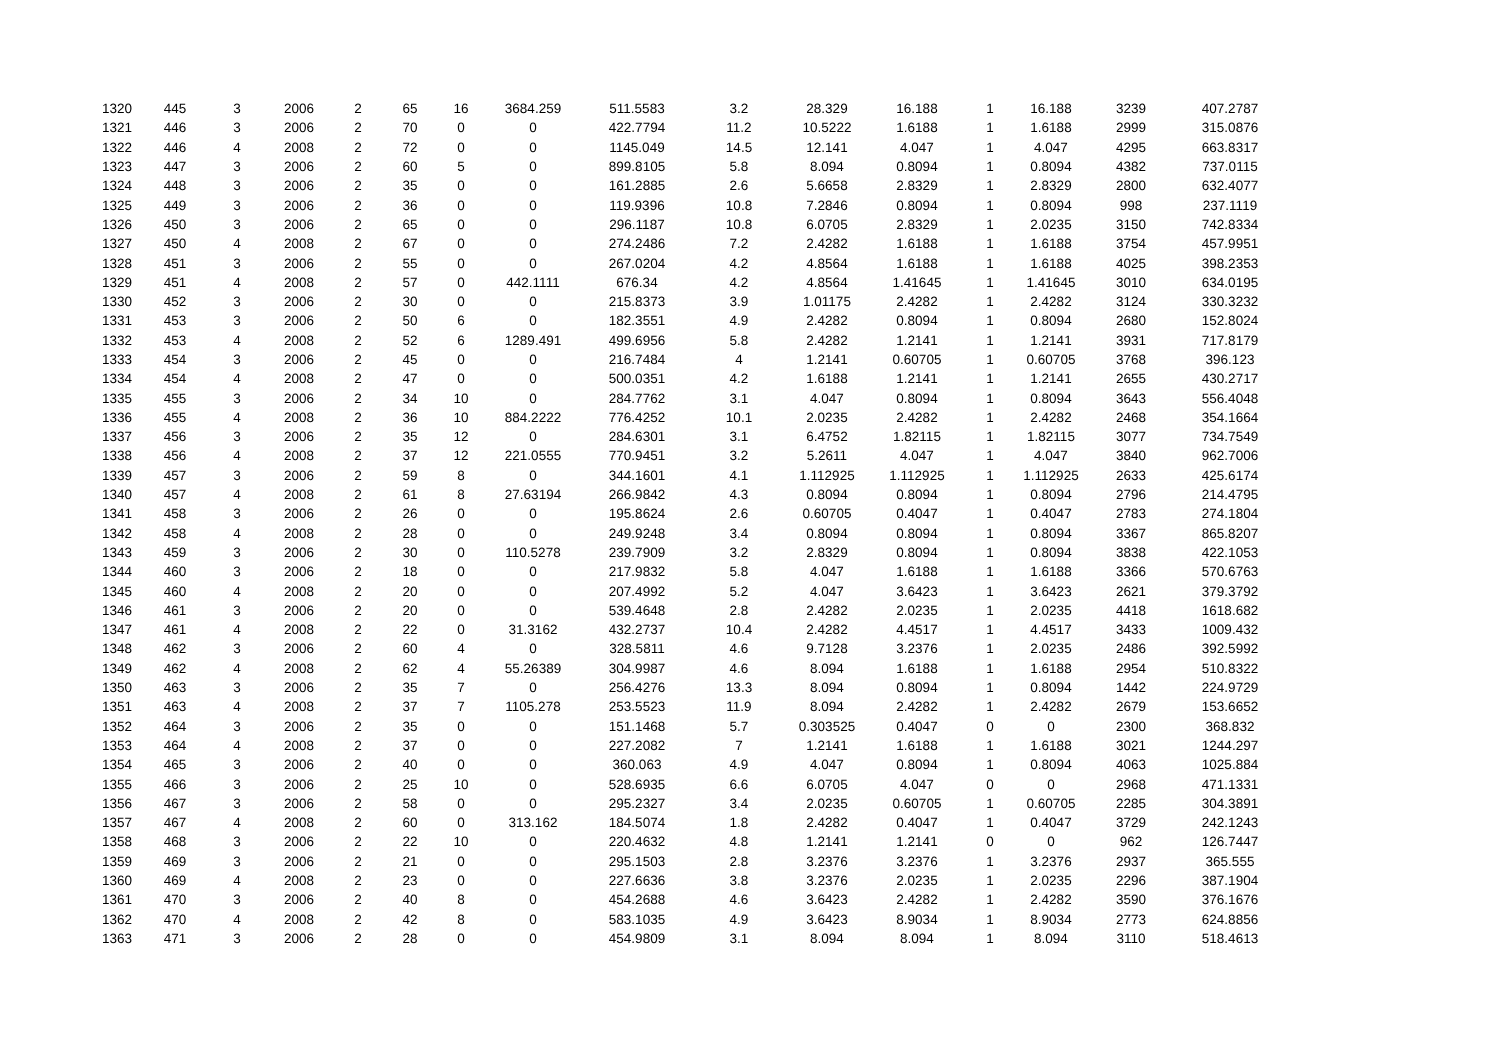| 1320 | 445 | 3 | 2006 | 2 | 65 | 16 | 3684.259 | 511.5583 | 3.2 | 28.329 | 16.188 | 1 | 16.188 | 3239 | 407.2787 |
| 1321 | 446 | 3 | 2006 | 2 | 70 | 0 | 0 | 422.7794 | 11.2 | 10.5222 | 1.6188 | 1 | 1.6188 | 2999 | 315.0876 |
| 1322 | 446 | 4 | 2008 | 2 | 72 | 0 | 0 | 1145.049 | 14.5 | 12.141 | 4.047 | 1 | 4.047 | 4295 | 663.8317 |
| 1323 | 447 | 3 | 2006 | 2 | 60 | 5 | 0 | 899.8105 | 5.8 | 8.094 | 0.8094 | 1 | 0.8094 | 4382 | 737.0115 |
| 1324 | 448 | 3 | 2006 | 2 | 35 | 0 | 0 | 161.2885 | 2.6 | 5.6658 | 2.8329 | 1 | 2.8329 | 2800 | 632.4077 |
| 1325 | 449 | 3 | 2006 | 2 | 36 | 0 | 0 | 119.9396 | 10.8 | 7.2846 | 0.8094 | 1 | 0.8094 | 998 | 237.1119 |
| 1326 | 450 | 3 | 2006 | 2 | 65 | 0 | 0 | 296.1187 | 10.8 | 6.0705 | 2.8329 | 1 | 2.0235 | 3150 | 742.8334 |
| 1327 | 450 | 4 | 2008 | 2 | 67 | 0 | 0 | 274.2486 | 7.2 | 2.4282 | 1.6188 | 1 | 1.6188 | 3754 | 457.9951 |
| 1328 | 451 | 3 | 2006 | 2 | 55 | 0 | 0 | 267.0204 | 4.2 | 4.8564 | 1.6188 | 1 | 1.6188 | 4025 | 398.2353 |
| 1329 | 451 | 4 | 2008 | 2 | 57 | 0 | 442.1111 | 676.34 | 4.2 | 4.8564 | 1.41645 | 1 | 1.41645 | 3010 | 634.0195 |
| 1330 | 452 | 3 | 2006 | 2 | 30 | 0 | 0 | 215.8373 | 3.9 | 1.01175 | 2.4282 | 1 | 2.4282 | 3124 | 330.3232 |
| 1331 | 453 | 3 | 2006 | 2 | 50 | 6 | 0 | 182.3551 | 4.9 | 2.4282 | 0.8094 | 1 | 0.8094 | 2680 | 152.8024 |
| 1332 | 453 | 4 | 2008 | 2 | 52 | 6 | 1289.491 | 499.6956 | 5.8 | 2.4282 | 1.2141 | 1 | 1.2141 | 3931 | 717.8179 |
| 1333 | 454 | 3 | 2006 | 2 | 45 | 0 | 0 | 216.7484 | 4 | 1.2141 | 0.60705 | 1 | 0.60705 | 3768 | 396.123 |
| 1334 | 454 | 4 | 2008 | 2 | 47 | 0 | 0 | 500.0351 | 4.2 | 1.6188 | 1.2141 | 1 | 1.2141 | 2655 | 430.2717 |
| 1335 | 455 | 3 | 2006 | 2 | 34 | 10 | 0 | 284.7762 | 3.1 | 4.047 | 0.8094 | 1 | 0.8094 | 3643 | 556.4048 |
| 1336 | 455 | 4 | 2008 | 2 | 36 | 10 | 884.2222 | 776.4252 | 10.1 | 2.0235 | 2.4282 | 1 | 2.4282 | 2468 | 354.1664 |
| 1337 | 456 | 3 | 2006 | 2 | 35 | 12 | 0 | 284.6301 | 3.1 | 6.4752 | 1.82115 | 1 | 1.82115 | 3077 | 734.7549 |
| 1338 | 456 | 4 | 2008 | 2 | 37 | 12 | 221.0555 | 770.9451 | 3.2 | 5.2611 | 4.047 | 1 | 4.047 | 3840 | 962.7006 |
| 1339 | 457 | 3 | 2006 | 2 | 59 | 8 | 0 | 344.1601 | 4.1 | 1.112925 | 1.112925 | 1 | 1.112925 | 2633 | 425.6174 |
| 1340 | 457 | 4 | 2008 | 2 | 61 | 8 | 27.63194 | 266.9842 | 4.3 | 0.8094 | 0.8094 | 1 | 0.8094 | 2796 | 214.4795 |
| 1341 | 458 | 3 | 2006 | 2 | 26 | 0 | 0 | 195.8624 | 2.6 | 0.60705 | 0.4047 | 1 | 0.4047 | 2783 | 274.1804 |
| 1342 | 458 | 4 | 2008 | 2 | 28 | 0 | 0 | 249.9248 | 3.4 | 0.8094 | 0.8094 | 1 | 0.8094 | 3367 | 865.8207 |
| 1343 | 459 | 3 | 2006 | 2 | 30 | 0 | 110.5278 | 239.7909 | 3.2 | 2.8329 | 0.8094 | 1 | 0.8094 | 3838 | 422.1053 |
| 1344 | 460 | 3 | 2006 | 2 | 18 | 0 | 0 | 217.9832 | 5.8 | 4.047 | 1.6188 | 1 | 1.6188 | 3366 | 570.6763 |
| 1345 | 460 | 4 | 2008 | 2 | 20 | 0 | 0 | 207.4992 | 5.2 | 4.047 | 3.6423 | 1 | 3.6423 | 2621 | 379.3792 |
| 1346 | 461 | 3 | 2006 | 2 | 20 | 0 | 0 | 539.4648 | 2.8 | 2.4282 | 2.0235 | 1 | 2.0235 | 4418 | 1618.682 |
| 1347 | 461 | 4 | 2008 | 2 | 22 | 0 | 31.3162 | 432.2737 | 10.4 | 2.4282 | 4.4517 | 1 | 4.4517 | 3433 | 1009.432 |
| 1348 | 462 | 3 | 2006 | 2 | 60 | 4 | 0 | 328.5811 | 4.6 | 9.7128 | 3.2376 | 1 | 2.0235 | 2486 | 392.5992 |
| 1349 | 462 | 4 | 2008 | 2 | 62 | 4 | 55.26389 | 304.9987 | 4.6 | 8.094 | 1.6188 | 1 | 1.6188 | 2954 | 510.8322 |
| 1350 | 463 | 3 | 2006 | 2 | 35 | 7 | 0 | 256.4276 | 13.3 | 8.094 | 0.8094 | 1 | 0.8094 | 1442 | 224.9729 |
| 1351 | 463 | 4 | 2008 | 2 | 37 | 7 | 1105.278 | 253.5523 | 11.9 | 8.094 | 2.4282 | 1 | 2.4282 | 2679 | 153.6652 |
| 1352 | 464 | 3 | 2006 | 2 | 35 | 0 | 0 | 151.1468 | 5.7 | 0.303525 | 0.4047 | 0 | 0 | 2300 | 368.832 |
| 1353 | 464 | 4 | 2008 | 2 | 37 | 0 | 0 | 227.2082 | 7 | 1.2141 | 1.6188 | 1 | 1.6188 | 3021 | 1244.297 |
| 1354 | 465 | 3 | 2006 | 2 | 40 | 0 | 0 | 360.063 | 4.9 | 4.047 | 0.8094 | 1 | 0.8094 | 4063 | 1025.884 |
| 1355 | 466 | 3 | 2006 | 2 | 25 | 10 | 0 | 528.6935 | 6.6 | 6.0705 | 4.047 | 0 | 0 | 2968 | 471.1331 |
| 1356 | 467 | 3 | 2006 | 2 | 58 | 0 | 0 | 295.2327 | 3.4 | 2.0235 | 0.60705 | 1 | 0.60705 | 2285 | 304.3891 |
| 1357 | 467 | 4 | 2008 | 2 | 60 | 0 | 313.162 | 184.5074 | 1.8 | 2.4282 | 0.4047 | 1 | 0.4047 | 3729 | 242.1243 |
| 1358 | 468 | 3 | 2006 | 2 | 22 | 10 | 0 | 220.4632 | 4.8 | 1.2141 | 1.2141 | 0 | 0 | 962 | 126.7447 |
| 1359 | 469 | 3 | 2006 | 2 | 21 | 0 | 0 | 295.1503 | 2.8 | 3.2376 | 3.2376 | 1 | 3.2376 | 2937 | 365.555 |
| 1360 | 469 | 4 | 2008 | 2 | 23 | 0 | 0 | 227.6636 | 3.8 | 3.2376 | 2.0235 | 1 | 2.0235 | 2296 | 387.1904 |
| 1361 | 470 | 3 | 2006 | 2 | 40 | 8 | 0 | 454.2688 | 4.6 | 3.6423 | 2.4282 | 1 | 2.4282 | 3590 | 376.1676 |
| 1362 | 470 | 4 | 2008 | 2 | 42 | 8 | 0 | 583.1035 | 4.9 | 3.6423 | 8.9034 | 1 | 8.9034 | 2773 | 624.8856 |
| 1363 | 471 | 3 | 2006 | 2 | 28 | 0 | 0 | 454.9809 | 3.1 | 8.094 | 8.094 | 1 | 8.094 | 3110 | 518.4613 |